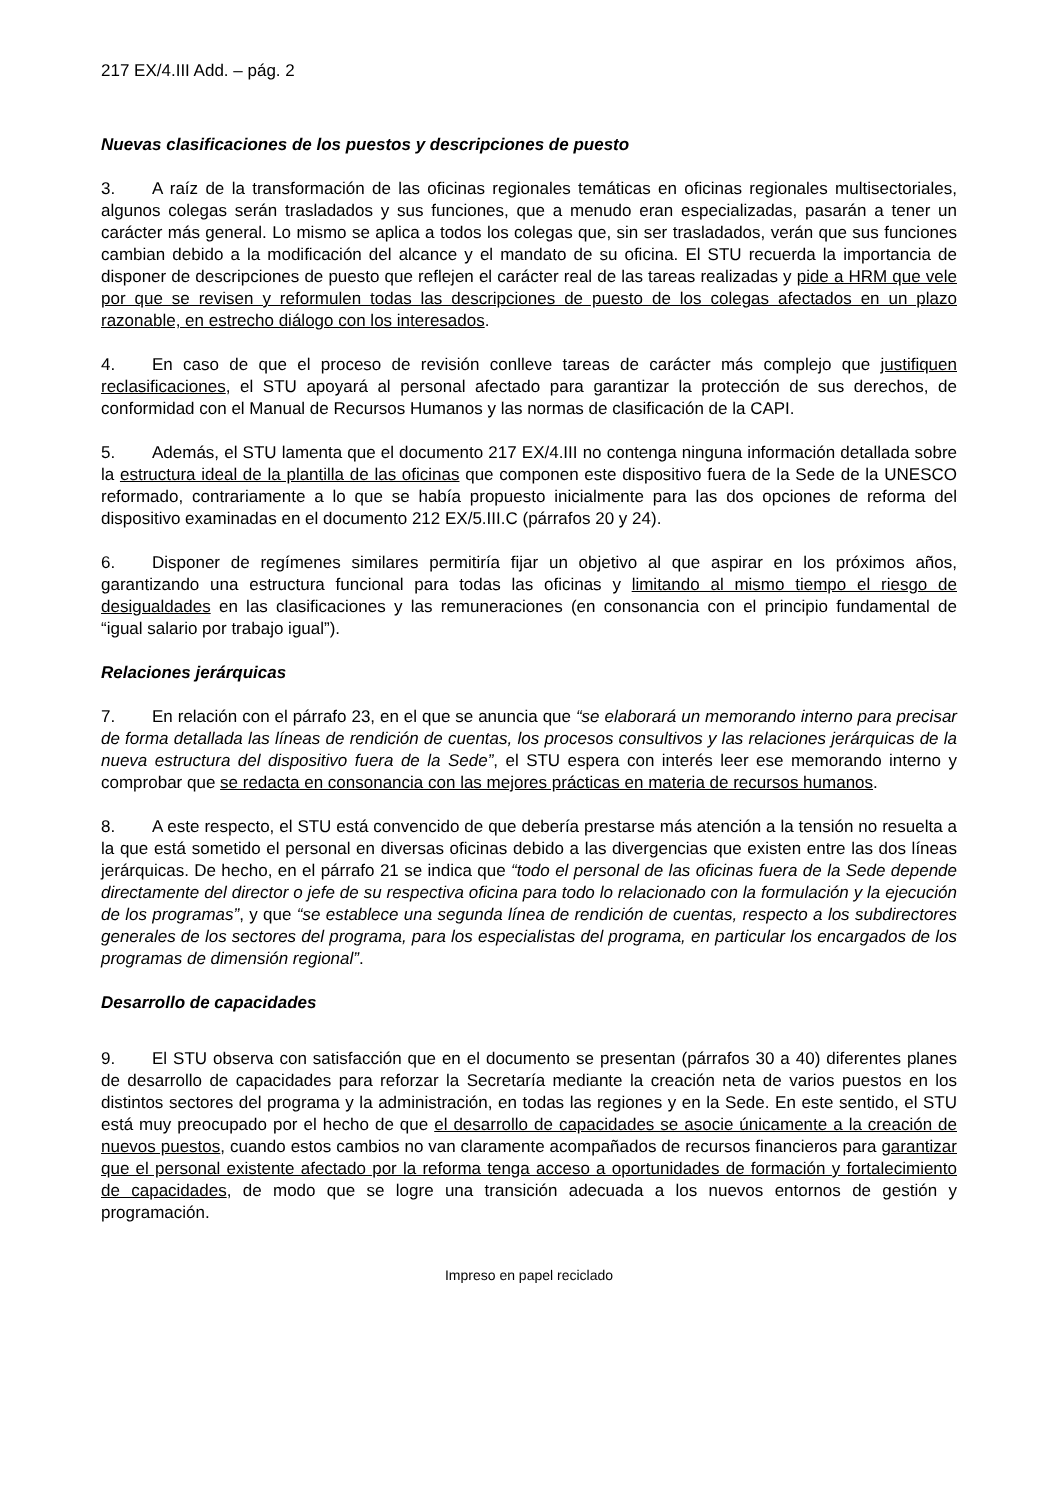217 EX/4.III Add. – pág. 2
Nuevas clasificaciones de los puestos y descripciones de puesto
3. A raíz de la transformación de las oficinas regionales temáticas en oficinas regionales multisectoriales, algunos colegas serán trasladados y sus funciones, que a menudo eran especializadas, pasarán a tener un carácter más general. Lo mismo se aplica a todos los colegas que, sin ser trasladados, verán que sus funciones cambian debido a la modificación del alcance y el mandato de su oficina. El STU recuerda la importancia de disponer de descripciones de puesto que reflejen el carácter real de las tareas realizadas y pide a HRM que vele por que se revisen y reformulen todas las descripciones de puesto de los colegas afectados en un plazo razonable, en estrecho diálogo con los interesados.
4. En caso de que el proceso de revisión conlleve tareas de carácter más complejo que justifiquen reclasificaciones, el STU apoyará al personal afectado para garantizar la protección de sus derechos, de conformidad con el Manual de Recursos Humanos y las normas de clasificación de la CAPI.
5. Además, el STU lamenta que el documento 217 EX/4.III no contenga ninguna información detallada sobre la estructura ideal de la plantilla de las oficinas que componen este dispositivo fuera de la Sede de la UNESCO reformado, contrariamente a lo que se había propuesto inicialmente para las dos opciones de reforma del dispositivo examinadas en el documento 212 EX/5.III.C (párrafos 20 y 24).
6. Disponer de regímenes similares permitiría fijar un objetivo al que aspirar en los próximos años, garantizando una estructura funcional para todas las oficinas y limitando al mismo tiempo el riesgo de desigualdades en las clasificaciones y las remuneraciones (en consonancia con el principio fundamental de “igual salario por trabajo igual”).
Relaciones jerárquicas
7. En relación con el párrafo 23, en el que se anuncia que “se elaborará un memorando interno para precisar de forma detallada las líneas de rendición de cuentas, los procesos consultivos y las relaciones jerárquicas de la nueva estructura del dispositivo fuera de la Sede”, el STU espera con interés leer ese memorando interno y comprobar que se redacta en consonancia con las mejores prácticas en materia de recursos humanos.
8. A este respecto, el STU está convencido de que debería prestarse más atención a la tensión no resuelta a la que está sometido el personal en diversas oficinas debido a las divergencias que existen entre las dos líneas jerárquicas. De hecho, en el párrafo 21 se indica que “todo el personal de las oficinas fuera de la Sede depende directamente del director o jefe de su respectiva oficina para todo lo relacionado con la formulación y la ejecución de los programas”, y que “se establece una segunda línea de rendición de cuentas, respecto a los subdirectores generales de los sectores del programa, para los especialistas del programa, en particular los encargados de los programas de dimensión regional”.
Desarrollo de capacidades
9. El STU observa con satisfacción que en el documento se presentan (párrafos 30 a 40) diferentes planes de desarrollo de capacidades para reforzar la Secretaría mediante la creación neta de varios puestos en los distintos sectores del programa y la administración, en todas las regiones y en la Sede. En este sentido, el STU está muy preocupado por el hecho de que el desarrollo de capacidades se asocie únicamente a la creación de nuevos puestos, cuando estos cambios no van claramente acompañados de recursos financieros para garantizar que el personal existente afectado por la reforma tenga acceso a oportunidades de formación y fortalecimiento de capacidades, de modo que se logre una transición adecuada a los nuevos entornos de gestión y programación.
Impreso en papel reciclado